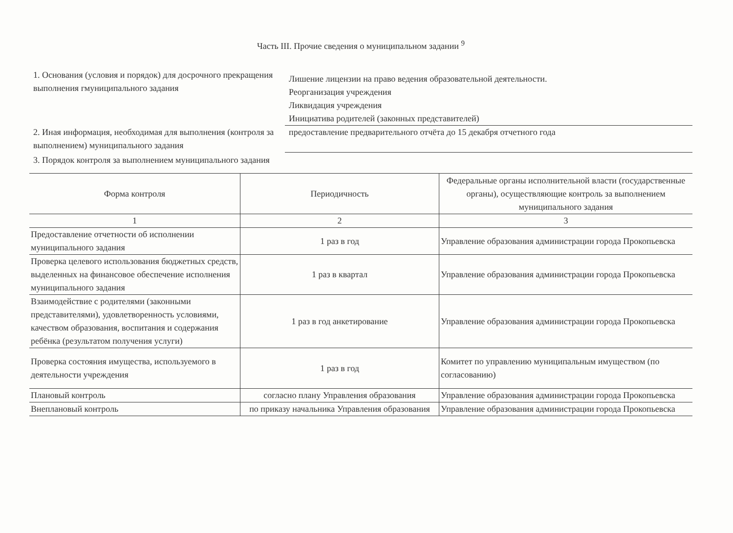Часть III. Прочие сведения о муниципальном задании <sup>9</sup>
1. Основания (условия и порядок) для досрочного прекращения выполнения гмуниципального задания
Лишение лицензии на право ведения образовательной деятельности.
Реорганизация учреждения
Ликвидация учреждения
Инициатива родителей (законных представителей)
2. Иная информация, необходимая для выполнения (контроля за выполнением) муниципального задания
предоставление предварительного отчёта до 15 декабря отчетного года
3. Порядок контроля за выполнением муниципального задания
| Форма контроля | Периодичность | Федеральные органы исполнительной власти (государственные органы), осуществляющие контроль за выполнением муниципального задания |
| --- | --- | --- |
| 1 | 2 | 3 |
| Предоставление отчетности об исполнении муниципального задания | 1 раз в год | Управление образования администрации города Прокопьевска |
| Проверка целевого использования бюджетных средств, выделенных на финансовое обеспечение исполнения муниципального задания | 1 раз в квартал | Управление образования администрации города Прокопьевска |
| Взаимодействие с родителями (законными представителями), удовлетворенность условиями, качеством образования, воспитания и содержания ребёнка (результатом получения услуги) | 1 раз в год анкетирование | Управление образования администрации города Прокопьевска |
| Проверка состояния имущества, используемого в деятельности учреждения | 1 раз в год | Комитет по управлению муниципальным имуществом (по согласованию) |
| Плановый контроль | согласно плану Управления образования | Управление образования администрации города Прокопьевска |
| Внеплановый контроль | по приказу начальника Управления образования | Управление образования администрации города Прокопьевска |